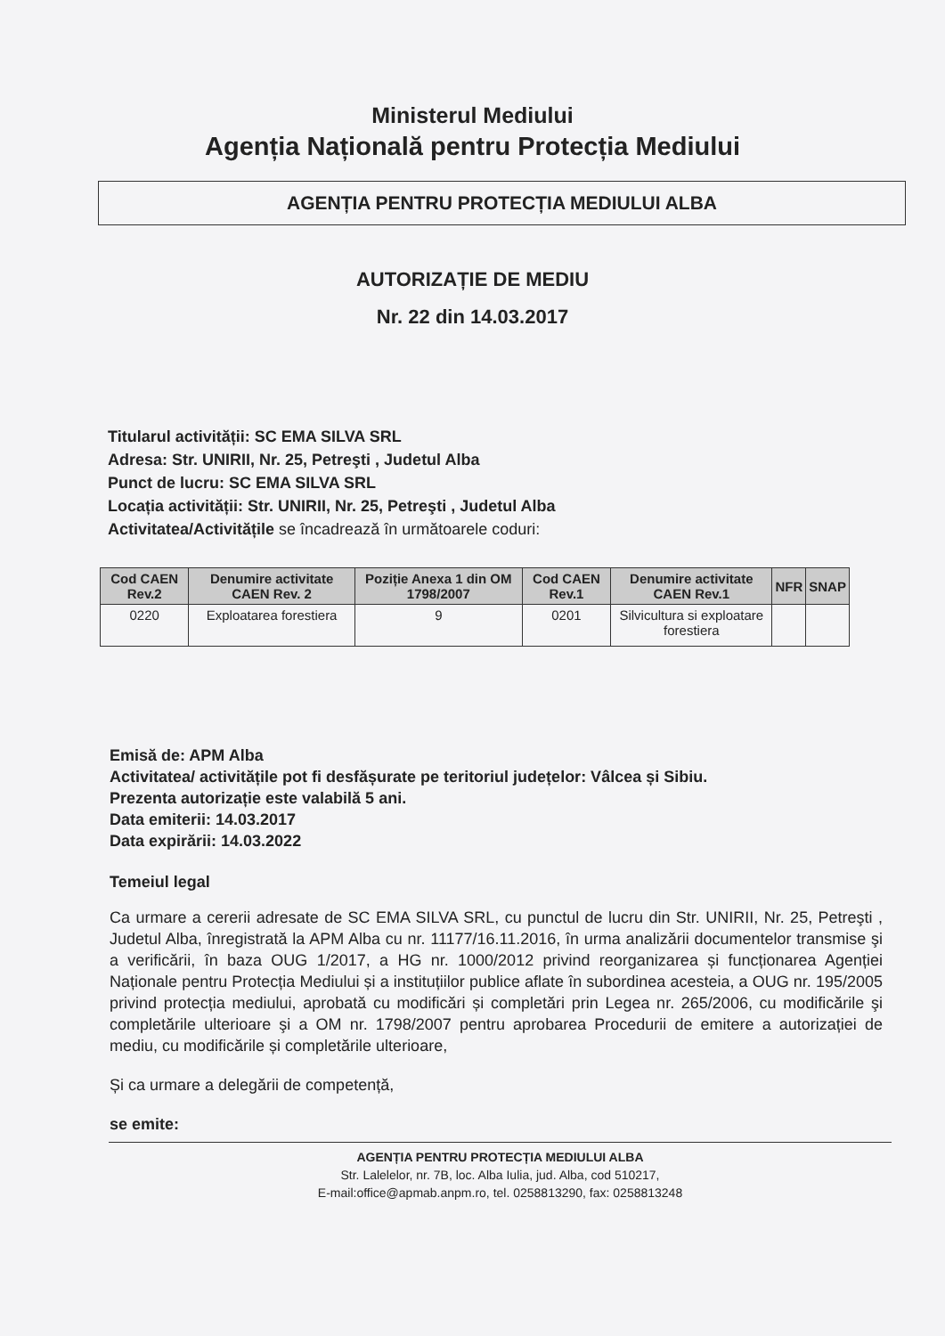Ministerul Mediului
Agenția Națională pentru Protecția Mediului
AGENȚIA PENTRU PROTECȚIA MEDIULUI ALBA
AUTORIZAȚIE DE MEDIU
Nr. 22 din 14.03.2017
Titularul activității: SC EMA SILVA SRL
Adresa: Str. UNIRII, Nr. 25, Petreşti , Judetul Alba
Punct de lucru: SC EMA SILVA SRL
Locația activității: Str. UNIRII, Nr. 25, Petreşti , Judetul Alba
Activitatea/Activitățile se încadrează în următoarele coduri:
| Cod CAEN Rev.2 | Denumire activitate CAEN Rev. 2 | Poziție Anexa 1 din OM 1798/2007 | Cod CAEN Rev.1 | Denumire activitate CAEN Rev.1 | NFR | SNAP |
| --- | --- | --- | --- | --- | --- | --- |
| 0220 | Exploatarea forestiera | 9 | 0201 | Silvicultura si exploatare forestiera | | |
Emisă de: APM Alba
Activitatea/ activitățile pot fi desfășurate pe teritoriul județelor: Vâlcea și Sibiu.
Prezenta autorizație este valabilă 5 ani.
Data emiterii: 14.03.2017
Data expirării: 14.03.2022
Temeiul legal
Ca urmare a cererii adresate de SC EMA SILVA SRL, cu punctul de lucru din Str. UNIRII, Nr. 25, Petreşti , Judetul Alba, înregistrată la APM Alba cu nr. 11177/16.11.2016, în urma analizării documentelor transmise şi a verificării, în baza OUG 1/2017, a HG nr. 1000/2012 privind reorganizarea și funcționarea Agenției Naționale pentru Protecția Mediului și a instituțiilor publice aflate în subordinea acesteia, a OUG nr. 195/2005 privind protecția mediului, aprobată cu modificări și completări prin Legea nr. 265/2006, cu modificările şi completările ulterioare şi a OM nr. 1798/2007 pentru aprobarea Procedurii de emitere a autorizației de mediu, cu modificările și completările ulterioare,
Și ca urmare a delegării de competență,
se emite:
AGENȚIA PENTRU PROTECȚIA MEDIULUI ALBA
Str. Lalelelor, nr. 7B, loc. Alba Iulia, jud. Alba, cod 510217,
E-mail:office@apmab.anpm.ro, tel. 0258813290, fax: 0258813248